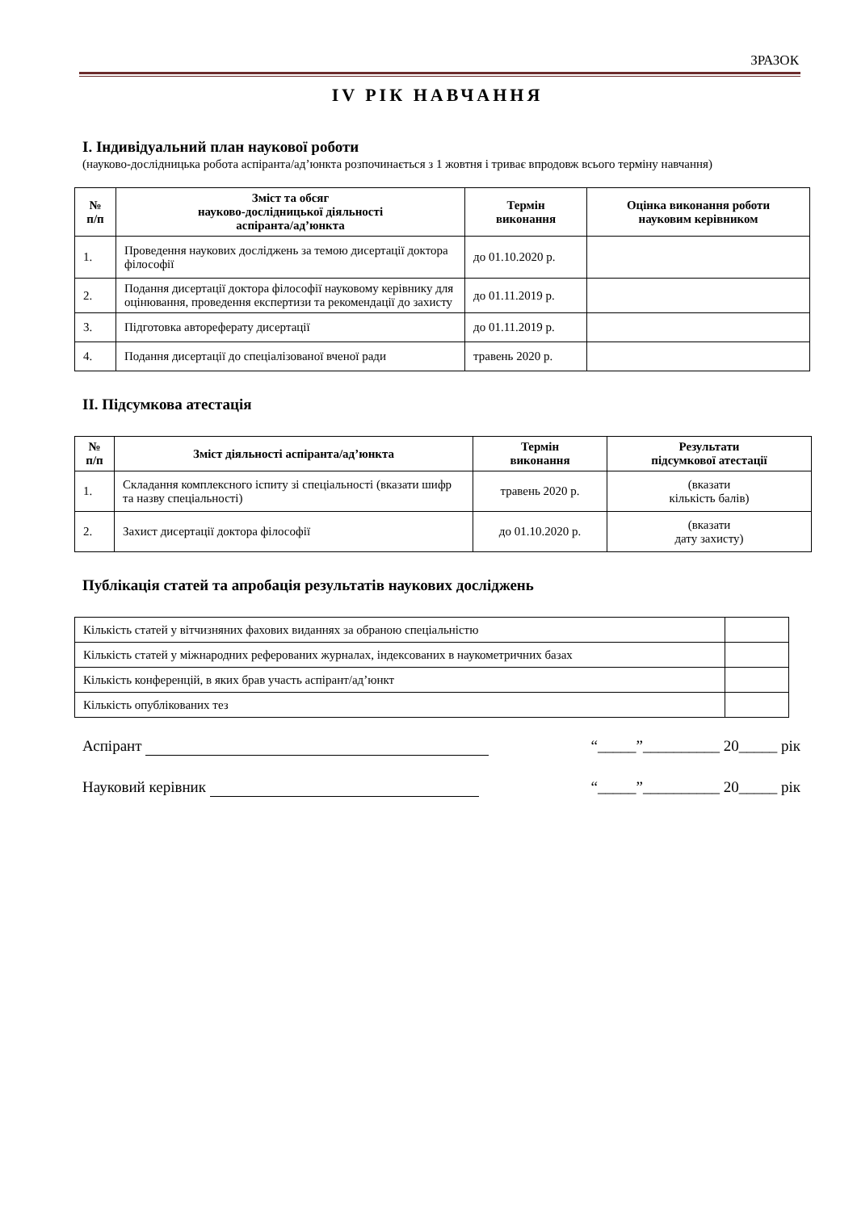ЗРАЗОК
IV РІК НАВЧАННЯ
I. Індивідуальний план наукової роботи
(науково-дослідницька робота аспіранта/ад’юнкта розпочинається з 1 жовтня і триває впродовж всього терміну навчання)
| № п/п | Зміст та обсяг науково-дослідницької діяльності аспіранта/ад’юнкта | Термін виконання | Оцінка виконання роботи науковим керівником |
| --- | --- | --- | --- |
| 1. | Проведення наукових досліджень за темою дисертації доктора філософії | до 01.10.2020 р. | |
| 2. | Подання дисертації доктора філософії науковому керівнику для оцінювання, проведення експертизи та рекомендації до захисту | до 01.11.2019 р. | |
| 3. | Підготовка автореферату дисертації | до 01.11.2019 р. | |
| 4. | Подання дисертації до спеціалізованої вченої ради | травень 2020 р. | |
II. Підсумкова атестація
| № п/п | Зміст діяльності аспіранта/ад’юнкта | Термін виконання | Результати підсумкової атестації |
| --- | --- | --- | --- |
| 1. | Складання комплексного іспиту зі спеціальності (вказати шифр та назву спеціальності) | травень 2020 р. | (вказати кількість балів) |
| 2. | Захист дисертації доктора філософії | до 01.10.2020 р. | (вказати дату захисту) |
Публікація статей та апробація результатів наукових досліджень
| Кількість статей у вітчизняних фахових виданнях за обраною спеціальністю | |
| Кількість статей у міжнародних реферованих журналах, індексованих в наукометричних базах | |
| Кількість конференцій, в яких брав участь аспірант/ад’юнкт | |
| Кількість опублікованих тез | |
Аспірант “_____”__________ 20_____ рік
Науковий керівник “_____”__________ 20_____ рік